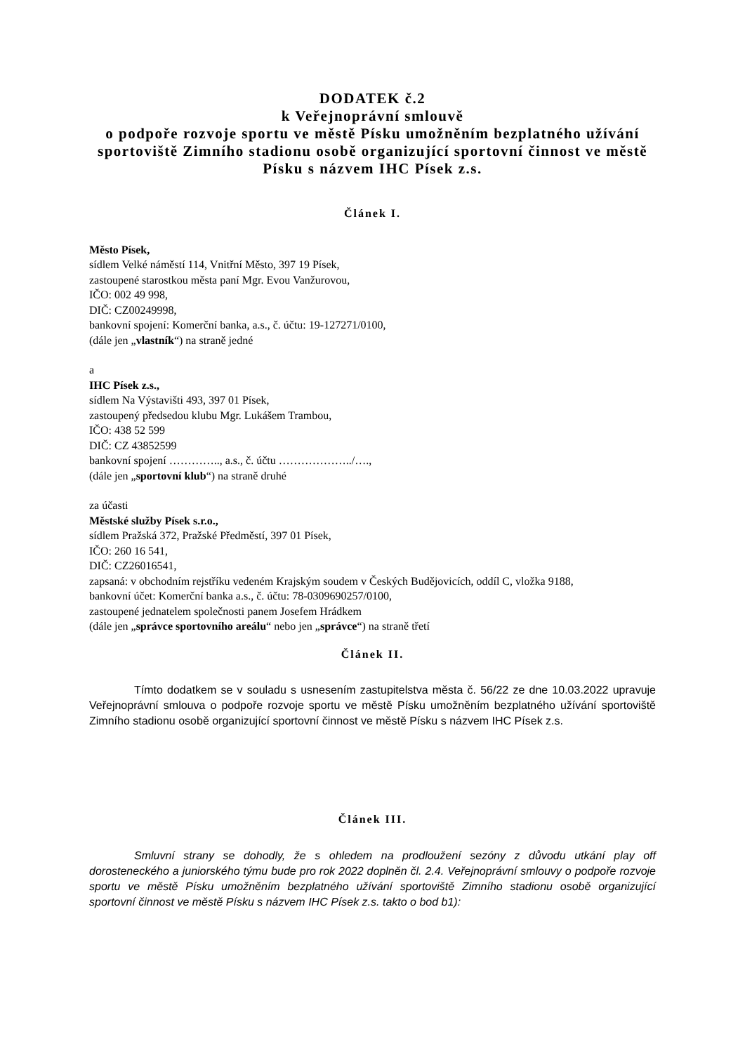DODATEK č.2
k Veřejnoprávní smlouvě
o podpoře rozvoje sportu ve městě Písku umožněním bezplatného užívání sportoviště Zimního stadionu osobě organizující sportovní činnost ve městě Písku s názvem IHC Písek z.s.
Článek I.
Město Písek,
sídlem Velké náměstí 114, Vnitřní Město, 397 19 Písek,
zastoupené starostkou města paní Mgr. Evou Vanžurovou,
IČO: 002 49 998,
DIČ: CZ00249998,
bankovní spojení: Komerční banka, a.s., č. účtu: 19-127271/0100,
(dále jen „vlastník“) na straně jedné
a
IHC Písek z.s.,
sídlem Na Výstavišti 493, 397 01 Písek,
zastoupený předsedou klubu Mgr. Lukášem Trambou,
IČO: 438 52 599
DIČ: CZ 43852599
bankovní spojení ………….., a.s., č. účtu ………………../….,
(dále jen „sportovní klub“) na straně druhé
za účasti
Městské služby Písek s.r.o.,
sídlem Pražská 372, Pražské Předměstí, 397 01 Písek,
IČO: 260 16 541,
DIČ: CZ26016541,
zapsaná: v obchodním rejstříku vedeném Krajským soudem v Českých Budějovicích, oddíl C, vložka 9188,
bankovní účet: Komerční banka a.s., č. účtu: 78-0309690257/0100,
zastoupené jednatelem společnosti panem Josefem Hrádkem
(dále jen „správce sportovního areálu“ nebo jen „správce“) na straně třetí
Článek II.
Tímto dodatkem se v souladu s usnesením zastupitelstva města č. 56/22 ze dne 10.03.2022 upravuje Veřejnoprávní smlouva o podpoře rozvoje sportu ve městě Písku umožněním bezplatného užívání sportoviště Zimního stadionu osobě organizující sportovní činnost ve městě Písku s názvem IHC Písek z.s.
Článek III.
Smluvní strany se dohodly, že s ohledem na prodloužení sezóny z důvodu utkání play off dorosteneckého a juniorského týmu bude pro rok 2022 doplněn čl. 2.4. Veřejnoprávní smlouvy o podpoře rozvoje sportu ve městě Písku umožněním bezplatného užívání sportoviště Zimního stadionu osobě organizující sportovní činnost ve městě Písku s názvem IHC Písek z.s. takto o bod b1):